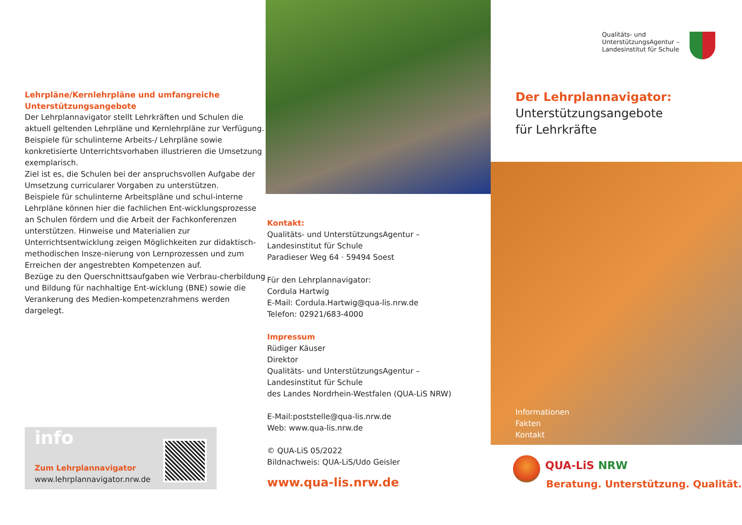Lehrpläne/Kernlehrpläne und umfangreiche Unterstützungsangebote
Der Lehrplannavigator stellt Lehrkräften und Schulen die aktuell geltenden Lehrpläne und Kernlehrpläne zur Verfügung. Beispiele für schulinterne Arbeits-/ Lehrpläne sowie konkretisierte Unterrichtsvorhaben illustrieren die Umsetzung exemplarisch.
Ziel ist es, die Schulen bei der anspruchsvollen Aufgabe der Umsetzung curricularer Vorgaben zu unterstützen.
Beispiele für schulinterne Arbeitspläne und schul-interne Lehrpläne können hier die fachlichen Ent-wicklungsprozesse an Schulen fördern und die Arbeit der Fachkonferenzen unterstützen. Hinweise und Materialien zur Unterrichtsentwicklung zeigen Möglichkeiten zur didaktisch-methodischen Insze-nierung von Lernprozessen und zum Erreichen der angestrebten Kompetenzen auf.
Bezüge zu den Querschnittsaufgaben wie Verbrau-cherbildung und Bildung für nachhaltige Ent-wicklung (BNE) sowie die Verankerung des Medien-kompetenzrahmens werden dargelegt.
info
Zum Lehrplannavigator
www.lehrplannavigator.nrw.de
Kontakt:
Qualitäts- und UnterstützungsAgentur –
Landesinstitut für Schule
Paradieser Weg 64 · 59494 Soest
Für den Lehrplannavigator:
Cordula Hartwig
E-Mail: Cordula.Hartwig@qua-lis.nrw.de
Telefon: 02921/683-4000
Impressum
Rüdiger Käuser
Direktor
Qualitäts- und UnterstützungsAgentur –
Landesinstitut für Schule
des Landes Nordrhein-Westfalen (QUA-LiS NRW)
E-Mail:poststelle@qua-lis.nrw.de
Web: www.qua-lis.nrw.de
© QUA-LiS 05/2022
Bildnachweis: QUA-LiS/Udo Geisler
www.qua-lis.nrw.de
Qualitäts- und
UnterstützungsAgentur –
Landesinstitut für Schule
Der Lehrplannavigator:
Unterstützungsangebote
für Lehrkräfte
Informationen
Fakten
Kontakt
QUA-LiS NRW
Beratung. Unterstützung. Qualität.